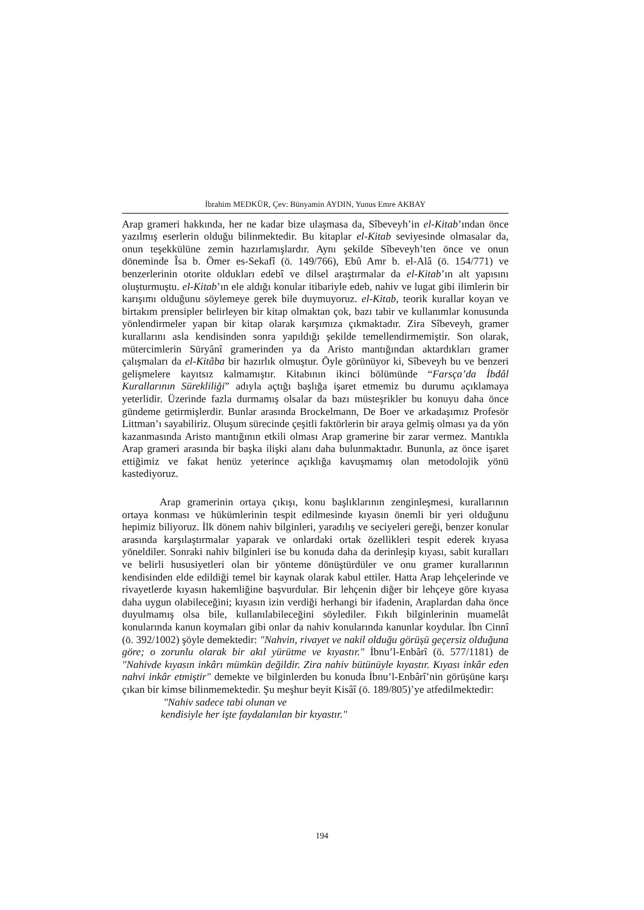İbrahim MEDKÜR, Çev: Bünyamin AYDIN, Yunus Emre AKBAY
Arap grameri hakkında, her ne kadar bize ulaşmasa da, Sîbeveyh’in el-Kitab’ından önce yazılmış eserlerin olduğu bilinmektedir. Bu kitaplar el-Kitab seviyesinde olmasalar da, onun teşekkülüne zemin hazırlamışlardır. Aynı şekilde Sîbeveyh’ten önce ve onun döneminde Îsa b. Ömer es-Sekafî (ö. 149/766), Ebû Amr b. el-Alâ (ö. 154/771) ve benzerlerinin otorite oldukları edebî ve dilsel araştırmalar da el-Kitab’ın alt yapısını oluşturmuştu. el-Kitab’ın ele aldığı konular itibariyle edeb, nahiv ve lugat gibi ilimlerin bir karışımı olduğunu söylemeye gerek bile duymuyoruz. el-Kitab, teorik kurallar koyan ve birtakım prensipler belirleyen bir kitap olmaktan çok, bazı tabir ve kullanımlar konusunda yönlendirmeler yapan bir kitap olarak karşımıza çıkmaktadır. Zira Sîbeveyh, gramer kurallarını asla kendisinden sonra yapıldığı şekilde temellendirmemiştir. Son olarak, mütercimlerin Süryânî gramerinden ya da Aristo mantığından aktardıkları gramer çalışmaları da el-Kitâba bir hazırlık olmuştur. Öyle görünüyor ki, Sîbeveyh bu ve benzeri gelişmelere kayıtsız kalmamıştır. Kitabının ikinci bölümünde “Farsça’da İbdâl Kurallarının Sürekliliği” adıyla açtığı başlığa işaret etmemiz bu durumu açıklamaya yeterlidir. Üzerinde fazla durmamış olsalar da bazı müsteşrikler bu konuyu daha önce gündeme getirmişlerdir. Bunlar arasında Brockelmann, De Boer ve arkadaşımız Profesör Littman’ı sayabiliriz. Oluşum sürecinde çeşitli faktörlerin bir araya gelmiş olması ya da yön kazanmasında Aristo mantığının etkili olması Arap gramerine bir zarar vermez. Mantıkla Arap grameri arasında bir başka ilişki alanı daha bulunmaktadır. Bununla, az önce işaret ettiğimiz ve fakat henüz yeterince açıklığa kavuşmamış olan metodolojik yönü kastediyoruz.
Arap gramerinin ortaya çıkışı, konu başlıklarının zenginleşmesi, kurallarının ortaya konması ve hükümlerinin tespit edilmesinde kıyasın önemli bir yeri olduğunu hepimiz biliyoruz. İlk dönem nahiv bilginleri, yaradılış ve seciyeleri gereği, benzer konular arasında karşılaştırmalar yaparak ve onlardaki ortak özellikleri tespit ederek kıyasa yöneldiler. Sonraki nahiv bilginleri ise bu konuda daha da derinleşip kıyası, sabit kuralları ve belirli hususiyetleri olan bir yönteme dönüştürdüler ve onu gramer kurallarının kendisinden elde edildiği temel bir kaynak olarak kabul ettiler. Hatta Arap lehçelerinde ve rivayetlerde kıyasın hakemliğine başvurdular. Bir lehçenin diğer bir lehçeye göre kıyasa daha uygun olabileceğini; kıyasın izin verdiği herhangi bir ifadenin, Araplardan daha önce duyulmamış olsa bile, kullanılabileceğini söylediler. Fıkıh bilginlerinin muamelât konularında kanun koymaları gibi onlar da nahiv konularında kanunlar koydular. İbn Cinnî (ö. 392/1002) şöyle demektedir: "Nahvin, rivayet ve nakil olduğu görüşü geçersiz olduğuna göre; o zorunlu olarak bir akıl yürütme ve kıyastır." İbnu’l-Enbârî (ö. 577/1181) de "Nahivde kıyasın inkârı mümkün değildir. Zira nahiv bütünüyle kıyastır. Kıyası inkâr eden nahvi inkâr etmiştir" demekte ve bilginlerden bu konuda İbnu’l-Enbârî’nin görüşüne karşı çıkan bir kimse bilinmemektedir. Şu meşhur beyit Kisâî (ö. 189/805)’ye atfedilmektedir:
"Nahiv sadece tabi olunan ve
kendisiyle her işte faydalanılan bir kıyastır."
194